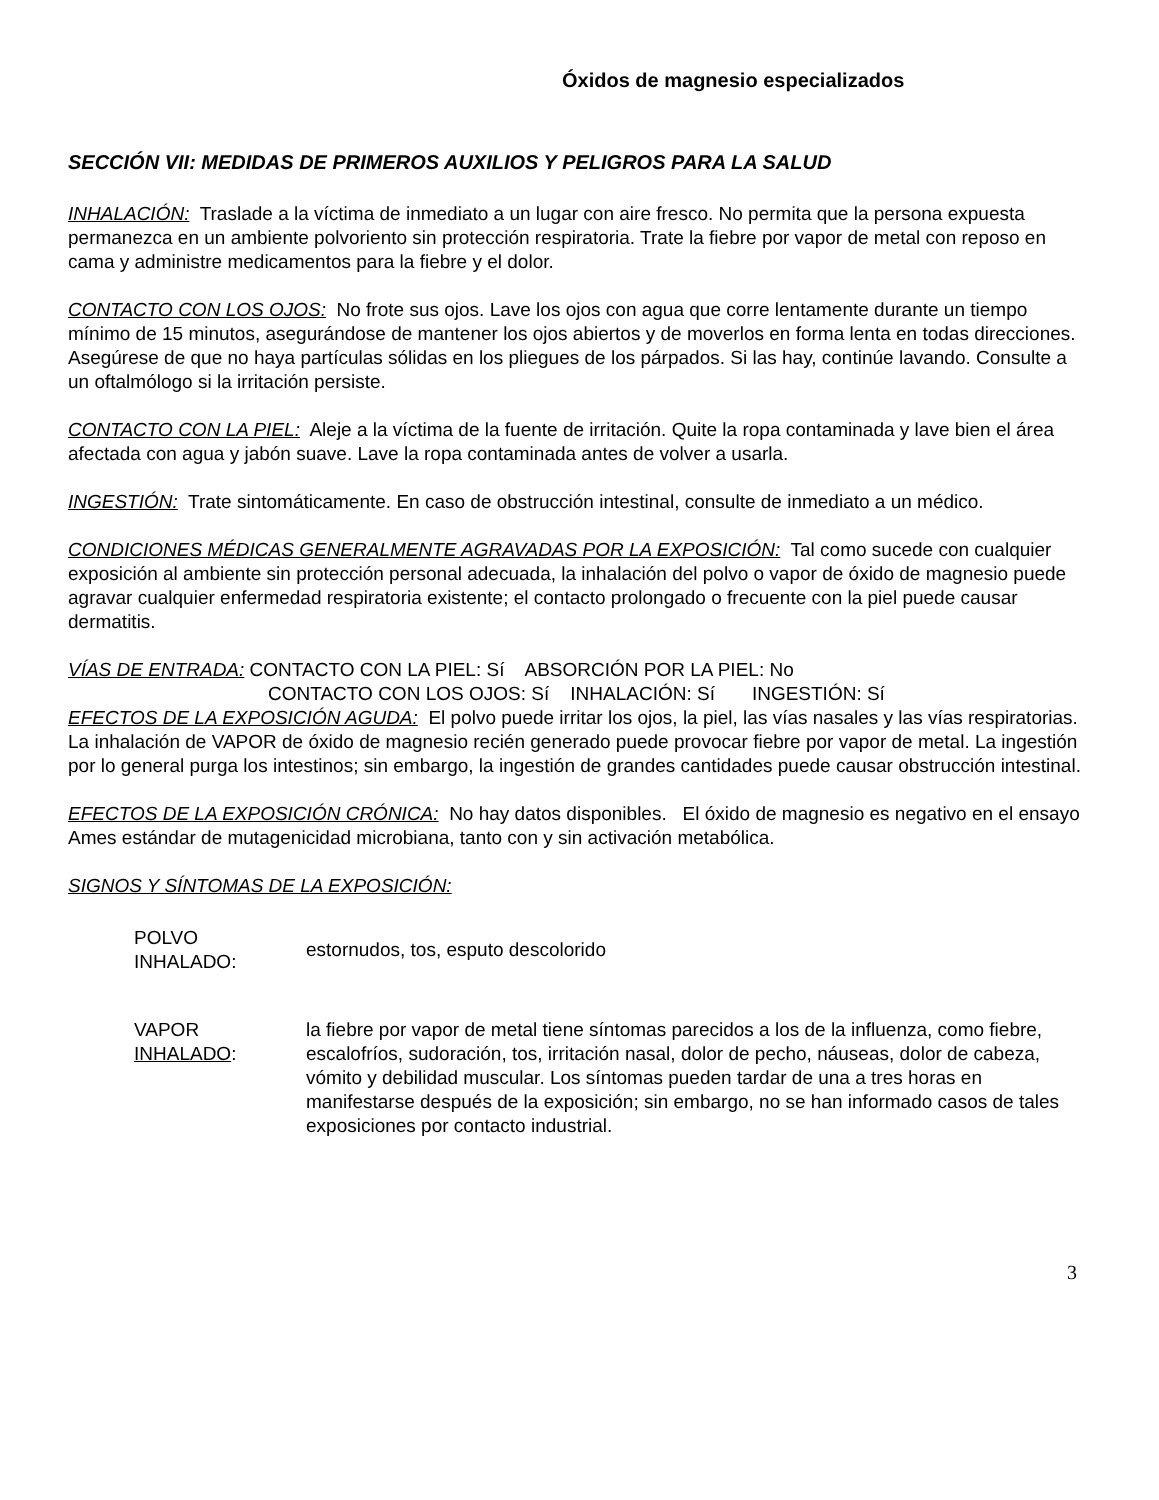Óxidos de magnesio especializados
SECCIÓN VII: MEDIDAS DE PRIMEROS AUXILIOS Y PELIGROS PARA LA SALUD
INHALACIÓN: Traslade a la víctima de inmediato a un lugar con aire fresco. No permita que la persona expuesta permanezca en un ambiente polvoriento sin protección respiratoria. Trate la fiebre por vapor de metal con reposo en cama y administre medicamentos para la fiebre y el dolor.
CONTACTO CON LOS OJOS: No frote sus ojos. Lave los ojos con agua que corre lentamente durante un tiempo mínimo de 15 minutos, asegurándose de mantener los ojos abiertos y de moverlos en forma lenta en todas direcciones. Asegúrese de que no haya partículas sólidas en los pliegues de los párpados. Si las hay, continúe lavando. Consulte a un oftalmólogo si la irritación persiste.
CONTACTO CON LA PIEL: Aleje a la víctima de la fuente de irritación. Quite la ropa contaminada y lave bien el área afectada con agua y jabón suave. Lave la ropa contaminada antes de volver a usarla.
INGESTIÓN: Trate sintomáticamente. En caso de obstrucción intestinal, consulte de inmediato a un médico.
CONDICIONES MÉDICAS GENERALMENTE AGRAVADAS POR LA EXPOSICIÓN: Tal como sucede con cualquier exposición al ambiente sin protección personal adecuada, la inhalación del polvo o vapor de óxido de magnesio puede agravar cualquier enfermedad respiratoria existente; el contacto prolongado o frecuente con la piel puede causar dermatitis.
VÍAS DE ENTRADA: CONTACTO CON LA PIEL: Sí ABSORCIÓN POR LA PIEL: No
CONTACTO CON LOS OJOS: Sí INHALACIÓN: Sí INGESTIÓN: Sí
EFECTOS DE LA EXPOSICIÓN AGUDA: El polvo puede irritar los ojos, la piel, las vías nasales y las vías respiratorias. La inhalación de VAPOR de óxido de magnesio recién generado puede provocar fiebre por vapor de metal. La ingestión por lo general purga los intestinos; sin embargo, la ingestión de grandes cantidades puede causar obstrucción intestinal.
EFECTOS DE LA EXPOSICIÓN CRÓNICA: No hay datos disponibles. El óxido de magnesio es negativo en el ensayo Ames estándar de mutagenicidad microbiana, tanto con y sin activación metabólica.
SIGNOS Y SÍNTOMAS DE LA EXPOSICIÓN:
| POLVO INHALADO: | estornudos, tos, esputo descolorido |
| VAPOR INHALADO : | la fiebre por vapor de metal tiene síntomas parecidos a los de la influenza, como fiebre, escalofríos, sudoración, tos, irritación nasal, dolor de pecho, náuseas, dolor de cabeza, vómito y debilidad muscular. Los síntomas pueden tardar de una a tres horas en manifestarse después de la exposición; sin embargo, no se han informado casos de tales exposiciones por contacto industrial. |
3